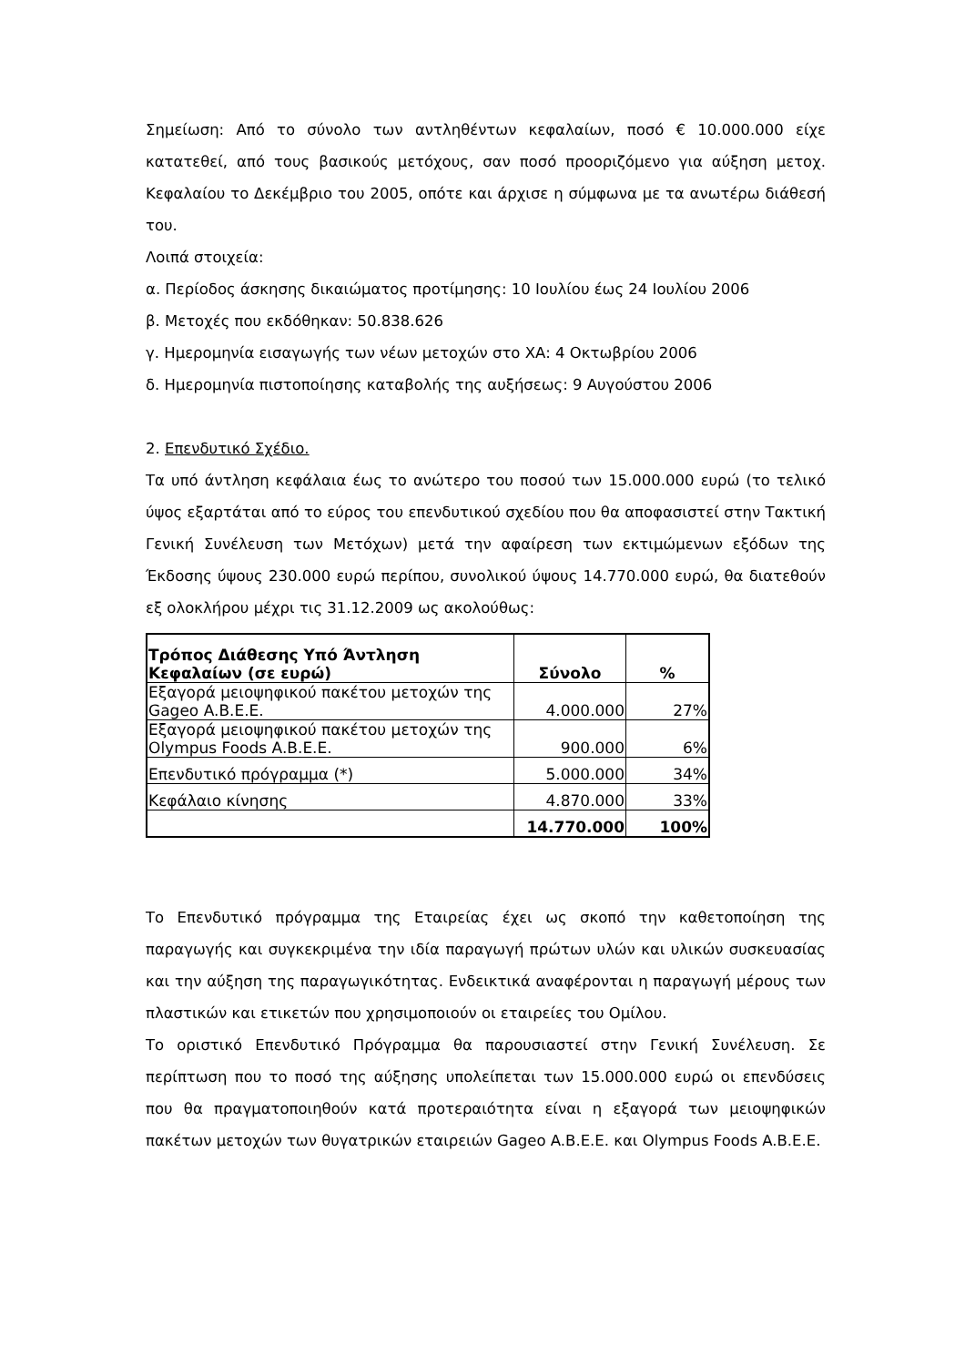Σημείωση: Από το σύνολο των αντληθέντων κεφαλαίων, ποσό € 10.000.000 είχε κατατεθεί, από τους βασικούς μετόχους, σαν ποσό προοριζόμενο για αύξηση μετοχ. Κεφαλαίου το Δεκέμβριο του 2005, οπότε και άρχισε η σύμφωνα με τα ανωτέρω διάθεσή του.
Λοιπά στοιχεία:
α. Περίοδος άσκησης δικαιώματος προτίμησης: 10 Ιουλίου έως 24 Ιουλίου 2006
β. Μετοχές που εκδόθηκαν: 50.838.626
γ. Ημερομηνία εισαγωγής των νέων μετοχών στο ΧΑ: 4 Οκτωβρίου 2006
δ. Ημερομηνία πιστοποίησης καταβολής της αυξήσεως: 9 Αυγούστου 2006
2. Επενδυτικό Σχέδιο.
Τα υπό άντληση κεφάλαια έως το ανώτερο του ποσού των 15.000.000 ευρώ (το τελικό ύψος εξαρτάται από το εύρος του επενδυτικού σχεδίου που θα αποφασιστεί στην Τακτική Γενική Συνέλευση των Μετόχων) μετά την αφαίρεση των εκτιμώμενων εξόδων της Έκδοσης ύψους 230.000 ευρώ περίπου, συνολικού ύψους 14.770.000 ευρώ, θα διατεθούν εξ ολοκλήρου μέχρι τις 31.12.2009 ως ακολούθως:
| Τρόπος Διάθεσης Υπό Άντληση Κεφαλαίων (σε ευρώ) | Σύνολο | % |
| --- | --- | --- |
| Εξαγορά μειοψηφικού πακέτου μετοχών της Gageo A.B.E.E. | 4.000.000 | 27% |
| Εξαγορά μειοψηφικού πακέτου μετοχών της Olympus Foods A.B.E.E. | 900.000 | 6% |
| Επενδυτικό πρόγραμμα (*) | 5.000.000 | 34% |
| Κεφάλαιο κίνησης | 4.870.000 | 33% |
| | 14.770.000 | 100% |
Το Επενδυτικό πρόγραμμα της Εταιρείας έχει ως σκοπό την καθετοποίηση της παραγωγής και συγκεκριμένα την ιδία παραγωγή πρώτων υλών και υλικών συσκευασίας και την αύξηση της παραγωγικότητας. Ενδεικτικά αναφέρονται η παραγωγή μέρους των πλαστικών και ετικετών που χρησιμοποιούν οι εταιρείες του Ομίλου.
Το οριστικό Επενδυτικό Πρόγραμμα θα παρουσιαστεί στην Γενική Συνέλευση. Σε περίπτωση που το ποσό της αύξησης υπολείπεται των 15.000.000 ευρώ οι επενδύσεις που θα πραγματοποιηθούν κατά προτεραιότητα είναι η εξαγορά των μειοψηφικών πακέτων μετοχών των θυγατρικών εταιρειών Gageo A.B.E.E. και Olympus Foods A.B.E.E.